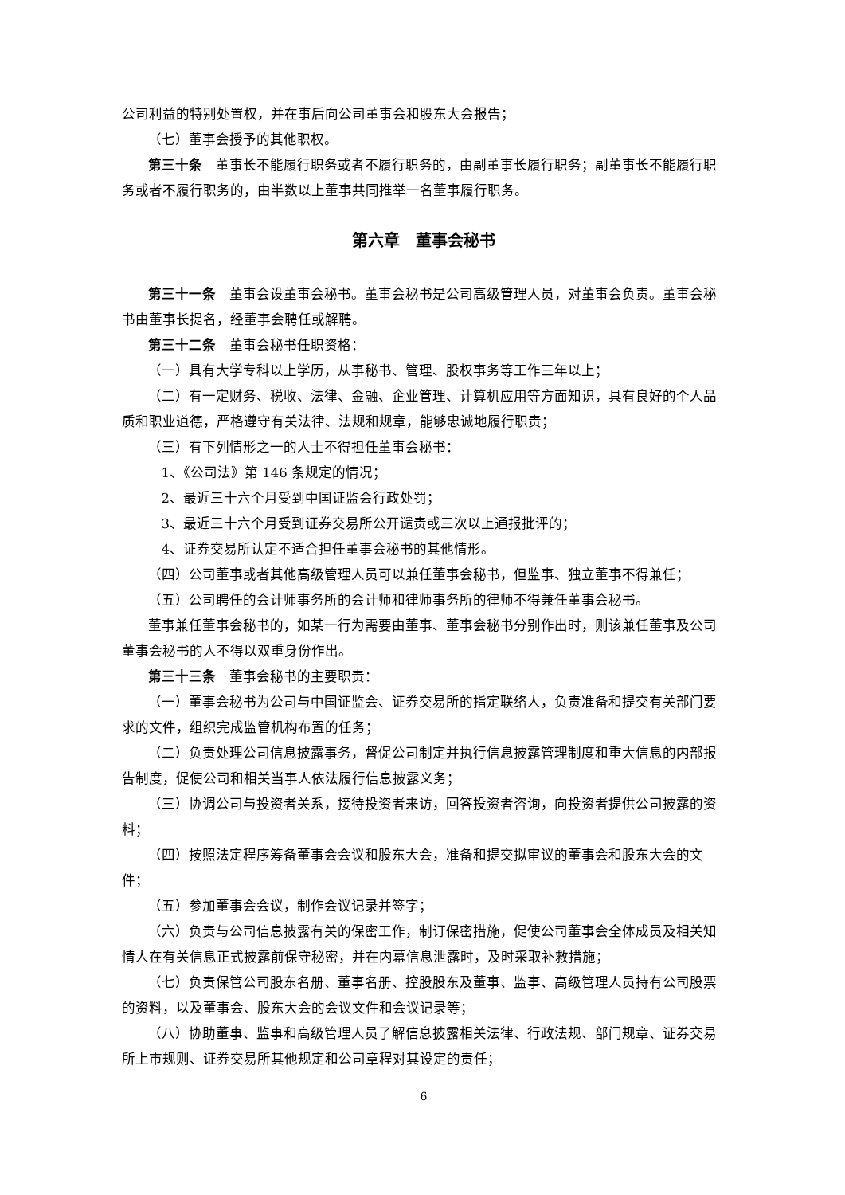公司利益的特别处置权，并在事后向公司董事会和股东大会报告；
（七）董事会授予的其他职权。
第三十条　董事长不能履行职务或者不履行职务的，由副董事长履行职务；副董事长不能履行职务或者不履行职务的，由半数以上董事共同推举一名董事履行职务。
第六章　董事会秘书
第三十一条　董事会设董事会秘书。董事会秘书是公司高级管理人员，对董事会负责。董事会秘书由董事长提名，经董事会聘任或解聘。
第三十二条　董事会秘书任职资格：
（一）具有大学专科以上学历，从事秘书、管理、股权事务等工作三年以上；
（二）有一定财务、税收、法律、金融、企业管理、计算机应用等方面知识，具有良好的个人品质和职业道德，严格遵守有关法律、法规和规章，能够忠诚地履行职责；
（三）有下列情形之一的人士不得担任董事会秘书：
1、《公司法》第 146 条规定的情况；
2、最近三十六个月受到中国证监会行政处罚；
3、最近三十六个月受到证券交易所公开谴责或三次以上通报批评的；
4、证券交易所认定不适合担任董事会秘书的其他情形。
（四）公司董事或者其他高级管理人员可以兼任董事会秘书，但监事、独立董事不得兼任；
（五）公司聘任的会计师事务所的会计师和律师事务所的律师不得兼任董事会秘书。
董事兼任董事会秘书的，如某一行为需要由董事、董事会秘书分别作出时，则该兼任董事及公司董事会秘书的人不得以双重身份作出。
第三十三条　董事会秘书的主要职责：
（一）董事会秘书为公司与中国证监会、证券交易所的指定联络人，负责准备和提交有关部门要求的文件，组织完成监管机构布置的任务；
（二）负责处理公司信息披露事务，督促公司制定并执行信息披露管理制度和重大信息的内部报告制度，促使公司和相关当事人依法履行信息披露义务；
（三）协调公司与投资者关系，接待投资者来访，回答投资者咨询，向投资者提供公司披露的资料；
（四）按照法定程序筹备董事会会议和股东大会，准备和提交拟审议的董事会和股东大会的文件；
（五）参加董事会会议，制作会议记录并签字；
（六）负责与公司信息披露有关的保密工作，制订保密措施，促使公司董事会全体成员及相关知情人在有关信息正式披露前保守秘密，并在内幕信息泄露时，及时采取补救措施；
（七）负责保管公司股东名册、董事名册、控股股东及董事、监事、高级管理人员持有公司股票的资料，以及董事会、股东大会的会议文件和会议记录等；
（八）协助董事、监事和高级管理人员了解信息披露相关法律、行政法规、部门规章、证券交易所上市规则、证券交易所其他规定和公司章程对其设定的责任；
6